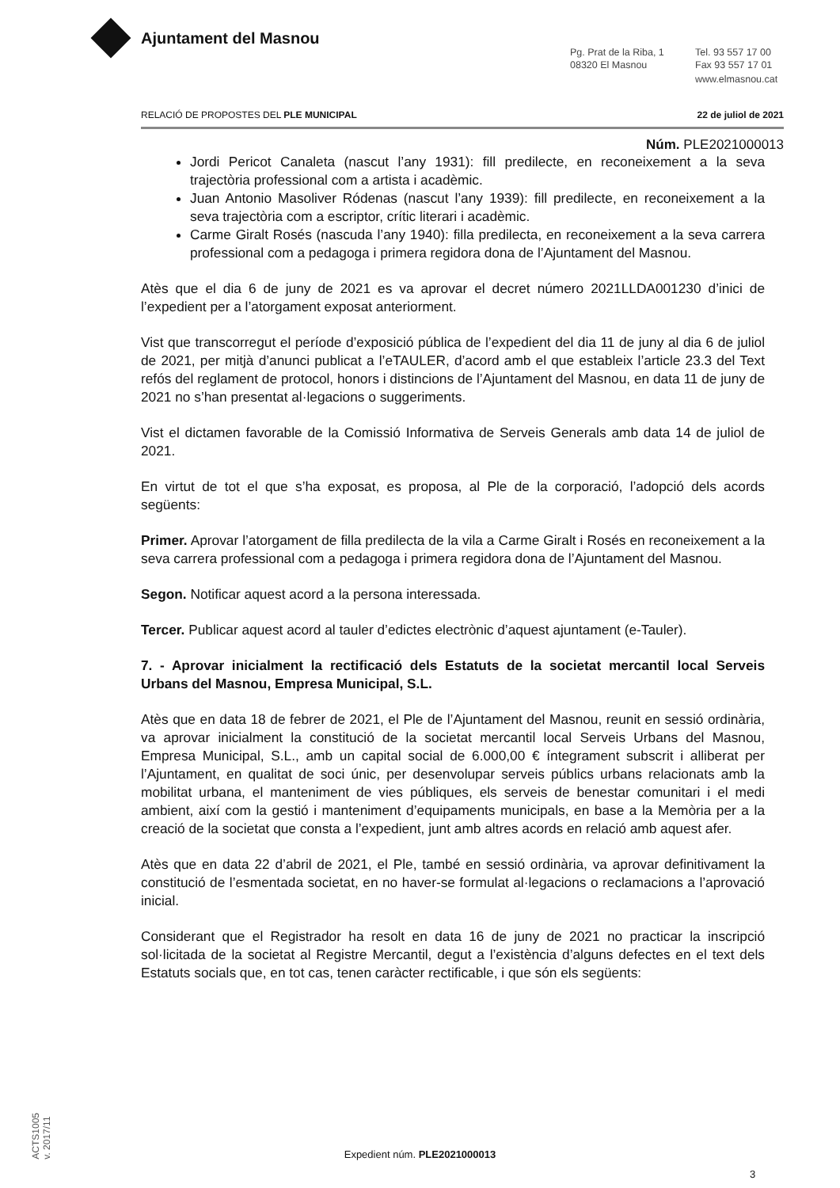Ajuntament del Masnou
Pg. Prat de la Riba, 1
08320 El Masnou
Tel. 93 557 17 00
Fax 93 557 17 01
www.elmasnou.cat
RELACIÓ DE PROPOSTES DEL PLE MUNICIPAL 22 de juliol de 2021
Núm. PLE2021000013
Jordi Pericot Canaleta (nascut l’any 1931): fill predilecte, en reconeixement a la seva trajectòria professional com a artista i acadèmic.
Juan Antonio Masoliver Ródenas (nascut l’any 1939): fill predilecte, en reconeixement a la seva trajectòria com a escriptor, crític literari i acadèmic.
Carme Giralt Rosés (nascuda l’any 1940): filla predilecta, en reconeixement a la seva carrera professional com a pedagoga i primera regidora dona de l’Ajuntament del Masnou.
Atès que el dia 6 de juny de 2021 es va aprovar el decret número 2021LLDA001230 d’inici de l’expedient per a l’atorgament exposat anteriorment.
Vist que transcorregut el període d’exposició pública de l’expedient del dia 11 de juny al dia 6 de juliol de 2021, per mitjà d’anunci publicat a l’eTAULER, d’acord amb el que estableix l’article 23.3 del Text refós del reglament de protocol, honors i distincions de l’Ajuntament del Masnou, en data 11 de juny de 2021 no s’han presentat al·legacions o suggeriments.
Vist el dictamen favorable de la Comissió Informativa de Serveis Generals amb data 14 de juliol de 2021.
En virtut de tot el que s’ha exposat, es proposa, al Ple de la corporació, l’adopció dels acords següents:
Primer. Aprovar l’atorgament de filla predilecta de la vila a Carme Giralt i Rosés en reconeixement a la seva carrera professional com a pedagoga i primera regidora dona de l’Ajuntament del Masnou.
Segon. Notificar aquest acord a la persona interessada.
Tercer. Publicar aquest acord al tauler d’edictes electrònic d’aquest ajuntament (e-Tauler).
7. - Aprovar inicialment la rectificació dels Estatuts de la societat mercantil local Serveis Urbans del Masnou, Empresa Municipal, S.L.
Atès que en data 18 de febrer de 2021, el Ple de l’Ajuntament del Masnou, reunit en sessió ordinària, va aprovar inicialment la constitució de la societat mercantil local Serveis Urbans del Masnou, Empresa Municipal, S.L., amb un capital social de 6.000,00 € íntegrament subscrit i alliberat per l’Ajuntament, en qualitat de soci únic, per desenvolupar serveis públics urbans relacionats amb la mobilitat urbana, el manteniment de vies públiques, els serveis de benestar comunitari i el medi ambient, així com la gestió i manteniment d’equipaments municipals, en base a la Memòria per a la creació de la societat que consta a l’expedient, junt amb altres acords en relació amb aquest afer.
Atès que en data 22 d’abril de 2021, el Ple, també en sessió ordinària, va aprovar definitivament la constitució de l’esmentada societat, en no haver-se formulat al·legacions o reclamacions a l’aprovació inicial.
Considerant que el Registrador ha resolt en data 16 de juny de 2021 no practicar la inscripció sol·licitada de la societat al Registre Mercantil, degut a l’existència d’alguns defectes en el text dels Estatuts socials que, en tot cas, tenen caràcter rectificable, i que són els següents:
ACTS1005
v. 2017/11
Expedient núm. PLE2021000013
3